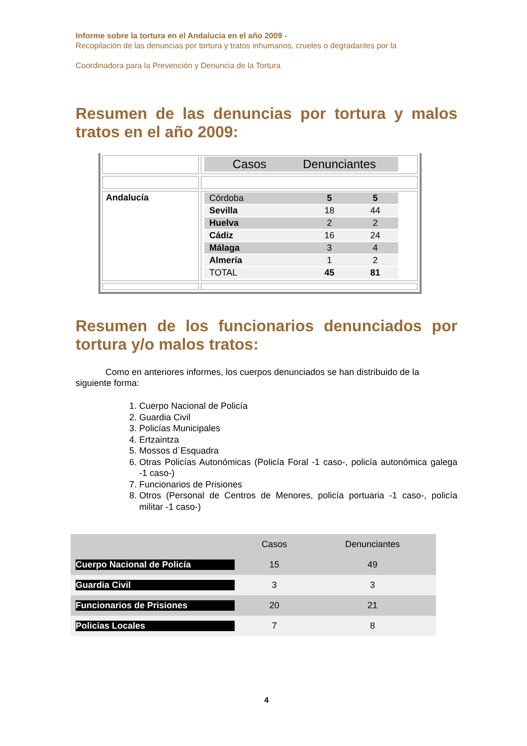Informe sobre la tortura en el Andalucia en el año 2009 -
Recopilación de las denuncias por tortura y tratos inhumanos, crueles o degradantes por la
Coordinadora para la Prevención y Denuncia de la Tortura
Resumen de las denuncias por tortura y malos tratos en el año 2009:
| | / / Casos / Denunciantes / |
| Andalucía | / Córdoba / 5 / 5 / / Sevilla / 18 / 44 / / Huelva / 2 / 2 / / Cádiz / 16 / 24 / / Málaga / 3 / 4 / / Almería / 1 / 2 / / TOTAL / 45 / 81 / |
Resumen de los funcionarios denunciados por tortura y/o malos tratos:
Como en anteriores informes, los cuerpos denunciados se han distribuido de la siguiente forma:
1. Cuerpo Nacional de Policía
2. Guardia Civil
3. Policías Municipales
4. Ertzaintza
5. Mossos d´Esquadra
6. Otras Policías Autonómicas (Policía Foral -1 caso-, policía autonómica galega -1 caso-)
7. Funcionarios de Prisiones
8. Otros (Personal de Centros de Menores, policía portuaria -1 caso-, policía militar -1 caso-)
| | Casos | Denunciantes |
| Cuerpo Nacional de Policía | 15 | 49 |
| Guardia Civil | 3 | 3 |
| Funcionarios de Prisiones | 20 | 21 |
| Policías Locales | 7 | 8 |
4